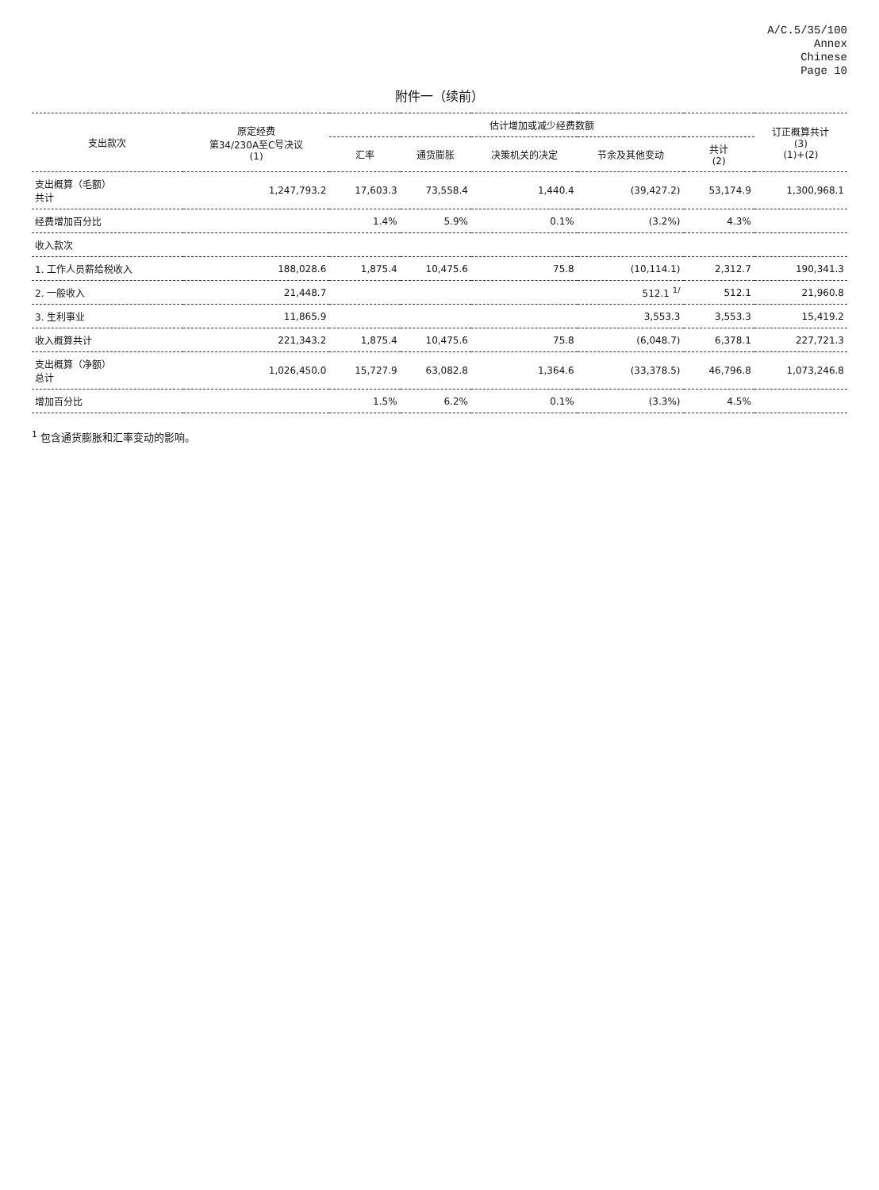A/C.5/35/100
Annex
Chinese
Page 10
附件一（续前）
| 支出款次 | 原定经费 第34/230A至C号决议 (1) | 估计增加或减少经费数额 | | | | | 订正概算共计 (3) (1)+(2) |
| --- | --- | --- | --- | --- | --- | --- | --- |
| | | 汇率 | 通货膨胀 | 决策机关的决定 | 节余及其他变动 | 共计 (2) | |
| 支出概算（毛额） 共计 | 1,247,793.2 | 17,603.3 | 73,558.4 | 1,440.4 | (39,427.2) | 53,174.9 | 1,300,968.1 |
| 经费增加百分比 | | 1.4% | 5.9% | 0.1% | (3.2%) | 4.3% | |
| 收入款次 | | | | | | | |
| 1. 工作人员薪给税收入 | 188,028.6 | 1,875.4 | 10,475.6 | 75.8 | (10,114.1) | 2,312.7 | 190,341.3 |
| 2. 一般收入 | 21,448.7 | | | | 512.1 <sup>1/</sup> | 512.1 | 21,960.8 |
| 3. 生利事业 | 11,865.9 | | | | 3,553.3 | 3,553.3 | 15,419.2 |
| 收入概算共计 | 221,343.2 | 1,875.4 | 10,475.6 | 75.8 | (6,048.7) | 6,378.1 | 227,721.3 |
| 支出概算（净额） 总计 | 1,026,450.0 | 15,727.9 | 63,082.8 | 1,364.6 | (33,378.5) | 46,796.8 | 1,073,246.8 |
| 增加百分比 | | 1.5% | 6.2% | 0.1% | (3.3%) | 4.5% | |
<sup>1</sup> 包含通货膨胀和汇率变动的影响。